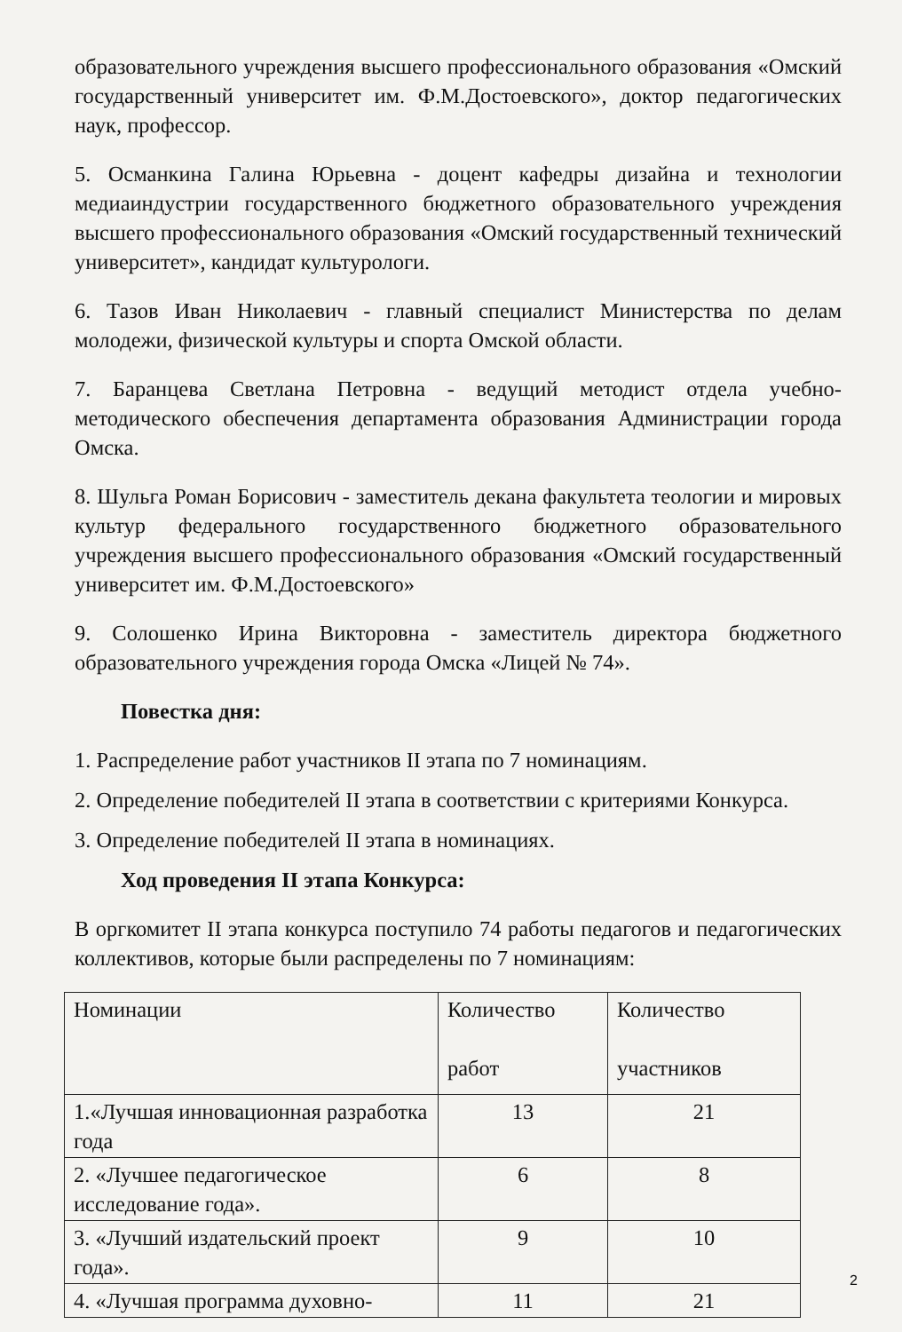образовательного учреждения высшего профессионального образования «Омский государственный университет им. Ф.М.Достоевского», доктор педагогических наук, профессор.
5. Османкина Галина Юрьевна - доцент кафедры дизайна и технологии медиаиндустрии государственного бюджетного образовательного учреждения высшего профессионального образования «Омский государственный технический университет», кандидат культурологи.
6. Тазов Иван Николаевич - главный специалист Министерства по делам молодежи, физической культуры и спорта Омской области.
7. Баранцева Светлана Петровна - ведущий методист отдела учебно-методического обеспечения департамента образования Администрации города Омска.
8. Шульга Роман Борисович - заместитель декана факультета теологии и мировых культур федерального государственного бюджетного образовательного учреждения высшего профессионального образования «Омский государственный университет им. Ф.М.Достоевского»
9. Солошенко Ирина Викторовна - заместитель директора бюджетного образовательного учреждения города Омска «Лицей № 74».
Повестка дня:
1. Распределение работ участников II этапа по 7 номинациям.
2. Определение победителей II этапа в соответствии с критериями Конкурса.
3. Определение победителей II этапа в номинациях.
Ход проведения II этапа Конкурса:
В оргкомитет II этапа конкурса поступило 74 работы педагогов и педагогических коллективов, которые были распределены по 7 номинациям:
| Номинации | Количество работ | Количество участников |
| 1.«Лучшая инновационная разработка года | 13 | 21 |
| 2. «Лучшее педагогическое исследование года». | 6 | 8 |
| 3. «Лучший издательский проект года». | 9 | 10 |
| 4. «Лучшая программа духовно- | 11 | 21 |
2